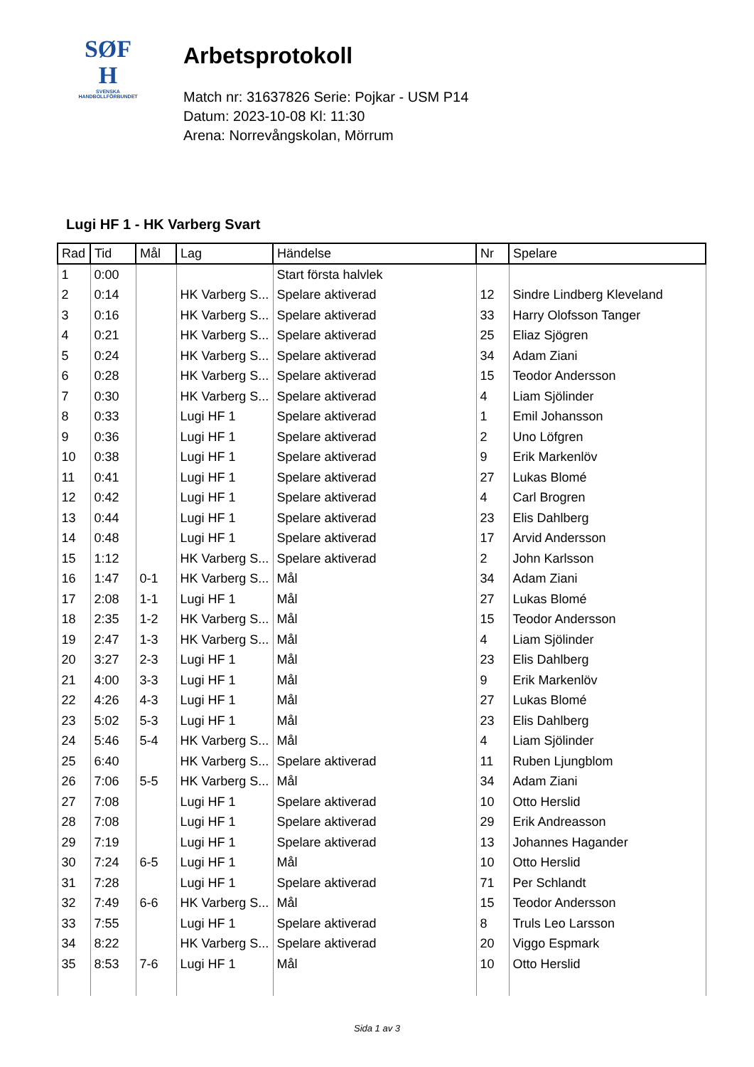SØF
H
SVENSKA
HANDBOLLFÖRBUNDET
Arbetsprotokoll
Match nr: 31637826 Serie: Pojkar - USM P14
Datum: 2023-10-08 Kl: 11:30
Arena: Norrevångskolan, Mörrum
Lugi HF 1 - HK Varberg Svart
| Rad | Tid | Mål | Lag | Händelse | Nr | Spelare |
| --- | --- | --- | --- | --- | --- | --- |
| 1 | 0:00 | | | Start första halvlek | | |
| 2 | 0:14 | | HK Varberg S... | Spelare aktiverad | 12 | Sindre Lindberg Kleveland |
| 3 | 0:16 | | HK Varberg S... | Spelare aktiverad | 33 | Harry Olofsson Tanger |
| 4 | 0:21 | | HK Varberg S... | Spelare aktiverad | 25 | Eliaz Sjögren |
| 5 | 0:24 | | HK Varberg S... | Spelare aktiverad | 34 | Adam Ziani |
| 6 | 0:28 | | HK Varberg S... | Spelare aktiverad | 15 | Teodor Andersson |
| 7 | 0:30 | | HK Varberg S... | Spelare aktiverad | 4 | Liam Sjölinder |
| 8 | 0:33 | | Lugi HF 1 | Spelare aktiverad | 1 | Emil Johansson |
| 9 | 0:36 | | Lugi HF 1 | Spelare aktiverad | 2 | Uno Löfgren |
| 10 | 0:38 | | Lugi HF 1 | Spelare aktiverad | 9 | Erik Markenlöv |
| 11 | 0:41 | | Lugi HF 1 | Spelare aktiverad | 27 | Lukas Blomé |
| 12 | 0:42 | | Lugi HF 1 | Spelare aktiverad | 4 | Carl Brogren |
| 13 | 0:44 | | Lugi HF 1 | Spelare aktiverad | 23 | Elis Dahlberg |
| 14 | 0:48 | | Lugi HF 1 | Spelare aktiverad | 17 | Arvid Andersson |
| 15 | 1:12 | | HK Varberg S... | Spelare aktiverad | 2 | John Karlsson |
| 16 | 1:47 | 0-1 | HK Varberg S... | Mål | 34 | Adam Ziani |
| 17 | 2:08 | 1-1 | Lugi HF 1 | Mål | 27 | Lukas Blomé |
| 18 | 2:35 | 1-2 | HK Varberg S... | Mål | 15 | Teodor Andersson |
| 19 | 2:47 | 1-3 | HK Varberg S... | Mål | 4 | Liam Sjölinder |
| 20 | 3:27 | 2-3 | Lugi HF 1 | Mål | 23 | Elis Dahlberg |
| 21 | 4:00 | 3-3 | Lugi HF 1 | Mål | 9 | Erik Markenlöv |
| 22 | 4:26 | 4-3 | Lugi HF 1 | Mål | 27 | Lukas Blomé |
| 23 | 5:02 | 5-3 | Lugi HF 1 | Mål | 23 | Elis Dahlberg |
| 24 | 5:46 | 5-4 | HK Varberg S... | Mål | 4 | Liam Sjölinder |
| 25 | 6:40 | | HK Varberg S... | Spelare aktiverad | 11 | Ruben Ljungblom |
| 26 | 7:06 | 5-5 | HK Varberg S... | Mål | 34 | Adam Ziani |
| 27 | 7:08 | | Lugi HF 1 | Spelare aktiverad | 10 | Otto Herslid |
| 28 | 7:08 | | Lugi HF 1 | Spelare aktiverad | 29 | Erik Andreasson |
| 29 | 7:19 | | Lugi HF 1 | Spelare aktiverad | 13 | Johannes Hagander |
| 30 | 7:24 | 6-5 | Lugi HF 1 | Mål | 10 | Otto Herslid |
| 31 | 7:28 | | Lugi HF 1 | Spelare aktiverad | 71 | Per Schlandt |
| 32 | 7:49 | 6-6 | HK Varberg S... | Mål | 15 | Teodor Andersson |
| 33 | 7:55 | | Lugi HF 1 | Spelare aktiverad | 8 | Truls Leo Larsson |
| 34 | 8:22 | | HK Varberg S... | Spelare aktiverad | 20 | Viggo Espmark |
| 35 | 8:53 | 7-6 | Lugi HF 1 | Mål | 10 | Otto Herslid |
Sida 1 av 3